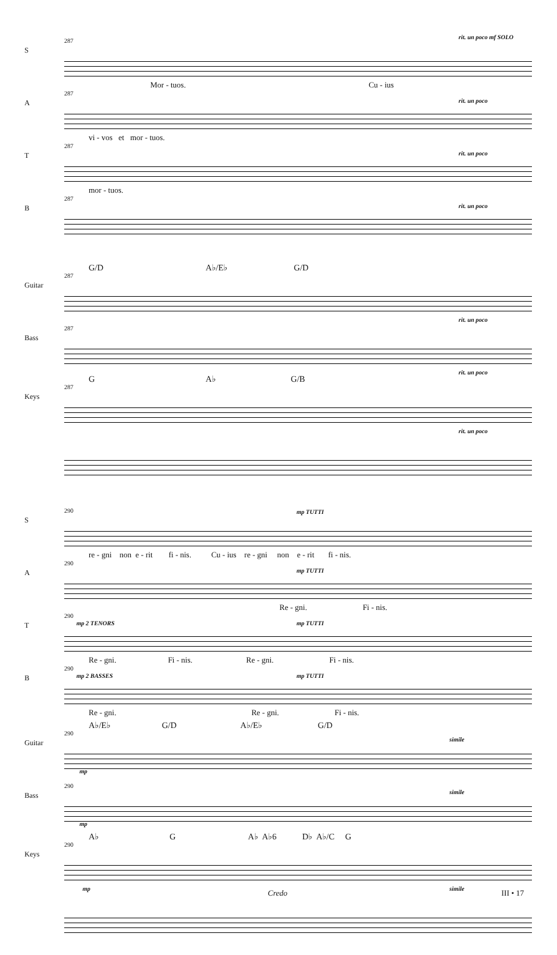S
287
rit. un poco mf SOLO
Mor - tuos. Cu - ius
A
287
rit. un poco
vi - vos et mor - tuos.
T
287
rit. un poco
mor - tuos.
B
287
rit. un poco
Guitar
287
G/D A♭/E♭ G/D
rit. un poco
Bass
287
rit. un poco
Keys
287
G A♭ G/B
rit. un poco
S
290 mp TUTTI
re - gni non e - rit fi - nis. Cu - ius re - gni non e - rit fi - nis.
A
290
mp TUTTI
Re - gni. Fi - nis.
T
290
mp 2 TENORS mp TUTTI
Re - gni. Fi - nis. Re - gni. Fi - nis.
B
290
mp 2 BASSES mp TUTTI
Re - gni. Re - gni. Fi - nis.
Guitar
290
A♭/E♭ G/D A♭/E♭ G/D
mp
simile
Bass
290
mp
simile
Keys
290
A♭ G A♭ A♭6 D♭ A♭/C G
mp simile
Credo III • 17